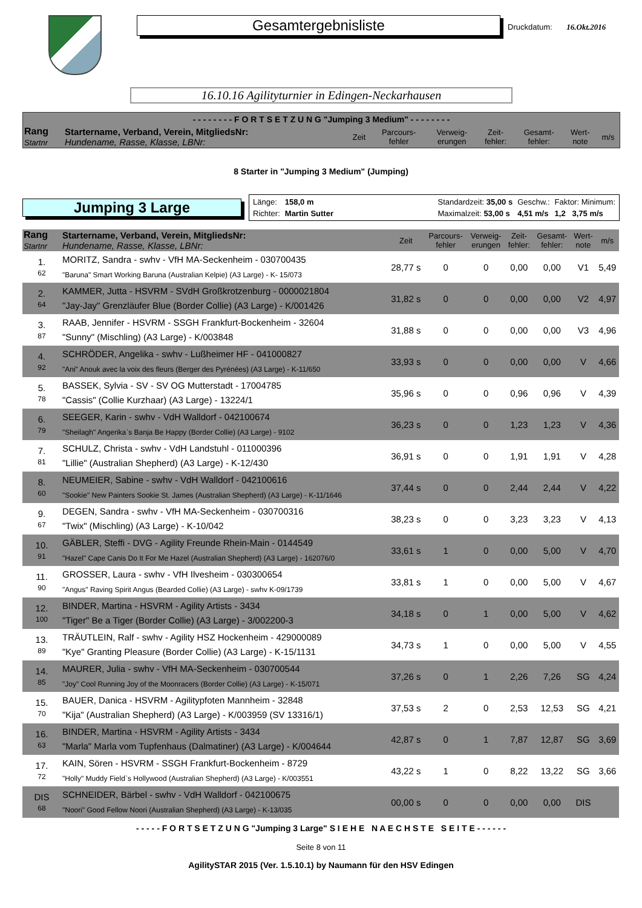Gesamtergebnisliste
Druckdatum: 16.Okt.2016
16.10.16 Agilityturnier in Edingen-Neckarhausen
- - - - - - - - F O R T S E T Z U N G "Jumping 3 Medium" - - - - - - - -
| Rang Startnr | Startername, Verband, Verein, MitgliedsNr: Hundename, Rasse, Klasse, LBNr: | Zeit | Parcours- fehler | Verweig- erungen | Zeit- fehler: | Gesamt- fehler: | Wert- note | m/s |
| --- | --- | --- | --- | --- | --- | --- | --- | --- |
8 Starter in "Jumping 3 Medium" (Jumping)
Jumping 3 Large
Länge: 158,0 m Standardzeit: 35,00 s Geschw.: Faktor: Minimum: Richter: Martin Sutter Maximalzeit: 53,00 s 4,51 m/s 1,2 3,75 m/s
| Rang Startnr | Startername, Verband, Verein, MitgliedsNr: Hundename, Rasse, Klasse, LBNr: | Zeit | Parcours- fehler | Verweig- erungen | Zeit- fehler: | Gesamt- fehler: | Wert- note | m/s |
| --- | --- | --- | --- | --- | --- | --- | --- | --- |
| 1. 62 | MORITZ, Sandra - swhv - VfH MA-Seckenheim - 030700435 "Baruna" Smart Working Baruna (Australian Kelpie) (A3 Large) - K- 15/073 | 28,77 s | 0 | 0 | 0,00 | 0,00 | V1 | 5,49 |
| 2. 64 | KAMMER, Jutta - HSVRM - SVdH Großkrotzenburg - 0000021804 "Jay-Jay" Grenzläufer Blue (Border Collie) (A3 Large) - K/001426 | 31,82 s | 0 | 0 | 0,00 | 0,00 | V2 | 4,97 |
| 3. 87 | RAAB, Jennifer - HSVRM - SSGH Frankfurt-Bockenheim - 32604 "Sunny" (Mischling) (A3 Large) - K/003848 | 31,88 s | 0 | 0 | 0,00 | 0,00 | V3 | 4,96 |
| 4. 92 | SCHRÖDER, Angelika - swhv - Lußheimer HF - 041000827 "Ani" Anouk avec la voix des fleurs (Berger des Pyrénées) (A3 Large) - K-11/650 | 33,93 s | 0 | 0 | 0,00 | 0,00 | V | 4,66 |
| 5. 78 | BASSEK, Sylvia - SV - SV OG Mutterstadt - 17004785 "Cassis" (Collie Kurzhaar) (A3 Large) - 13224/1 | 35,96 s | 0 | 0 | 0,96 | 0,96 | V | 4,39 |
| 6. 79 | SEEGER, Karin - swhv - VdH Walldorf - 042100674 "Sheilagh" Angerika`s Banja Be Happy (Border Collie) (A3 Large) - 9102 | 36,23 s | 0 | 0 | 1,23 | 1,23 | V | 4,36 |
| 7. 81 | SCHULZ, Christa - swhv - VdH Landstuhl - 011000396 "Lillie" (Australian Shepherd) (A3 Large) - K-12/430 | 36,91 s | 0 | 0 | 1,91 | 1,91 | V | 4,28 |
| 8. 60 | NEUMEIER, Sabine - swhv - VdH Walldorf - 042100616 "Sookie" New Painters Sookie St. James (Australian Shepherd) (A3 Large) - K-11/1646 | 37,44 s | 0 | 0 | 2,44 | 2,44 | V | 4,22 |
| 9. 67 | DEGEN, Sandra - swhv - VfH MA-Seckenheim - 030700316 "Twix" (Mischling) (A3 Large) - K-10/042 | 38,23 s | 0 | 0 | 3,23 | 3,23 | V | 4,13 |
| 10. 91 | GÄBLER, Steffi - DVG - Agility Freunde Rhein-Main - 0144549 "Hazel" Cape Canis Do It For Me Hazel (Australian Shepherd) (A3 Large) - 162076/0 | 33,61 s | 1 | 0 | 0,00 | 5,00 | V | 4,70 |
| 11. 90 | GROSSER, Laura - swhv - VfH Ilvesheim - 030300654 "Angus" Raving Spirit Angus (Bearded Collie) (A3 Large) - swhv K-09/1739 | 33,81 s | 1 | 0 | 0,00 | 5,00 | V | 4,67 |
| 12. 100 | BINDER, Martina - HSVRM - Agility Artists - 3434 "Tiger" Be a Tiger (Border Collie) (A3 Large) - 3/002200-3 | 34,18 s | 0 | 1 | 0,00 | 5,00 | V | 4,62 |
| 13. 89 | TRÄUTLEIN, Ralf - swhv - Agility HSZ Hockenheim - 429000089 "Kye" Granting Pleasure (Border Collie) (A3 Large) - K-15/1131 | 34,73 s | 1 | 0 | 0,00 | 5,00 | V | 4,55 |
| 14. 85 | MAURER, Julia - swhv - VfH MA-Seckenheim - 030700544 "Joy" Cool Running Joy of the Moonracers (Border Collie) (A3 Large) - K-15/071 | 37,26 s | 0 | 1 | 2,26 | 7,26 | SG | 4,24 |
| 15. 70 | BAUER, Danica - HSVRM - Agilitypfoten Mannheim - 32848 "Kija" (Australian Shepherd) (A3 Large) - K/003959 (SV 13316/1) | 37,53 s | 2 | 0 | 2,53 | 12,53 | SG | 4,21 |
| 16. 63 | BINDER, Martina - HSVRM - Agility Artists - 3434 "Marla" Marla vom Tupfenhaus (Dalmatiner) (A3 Large) - K/004644 | 42,87 s | 0 | 1 | 7,87 | 12,87 | SG | 3,69 |
| 17. 72 | KAIN, Sören - HSVRM - SSGH Frankfurt-Bockenheim - 8729 "Holly" Muddy Field`s Hollywood (Australian Shepherd) (A3 Large) - K/003551 | 43,22 s | 1 | 0 | 8,22 | 13,22 | SG | 3,66 |
| DIS 68 | SCHNEIDER, Bärbel - swhv - VdH Walldorf - 042100675 "Noori" Good Fellow Noori (Australian Shepherd) (A3 Large) - K-13/035 | 00,00 s | 0 | 0 | 0,00 | 0,00 | DIS | |
- - - - - F O R T S E T Z U N G "Jumping 3 Large" S I E H E N A E C H S T E S E I T E - - - - - -
Seite 8 von 11
AgilitySTAR 2015 (Ver. 1.5.10.1) by Naumann für den HSV Edingen